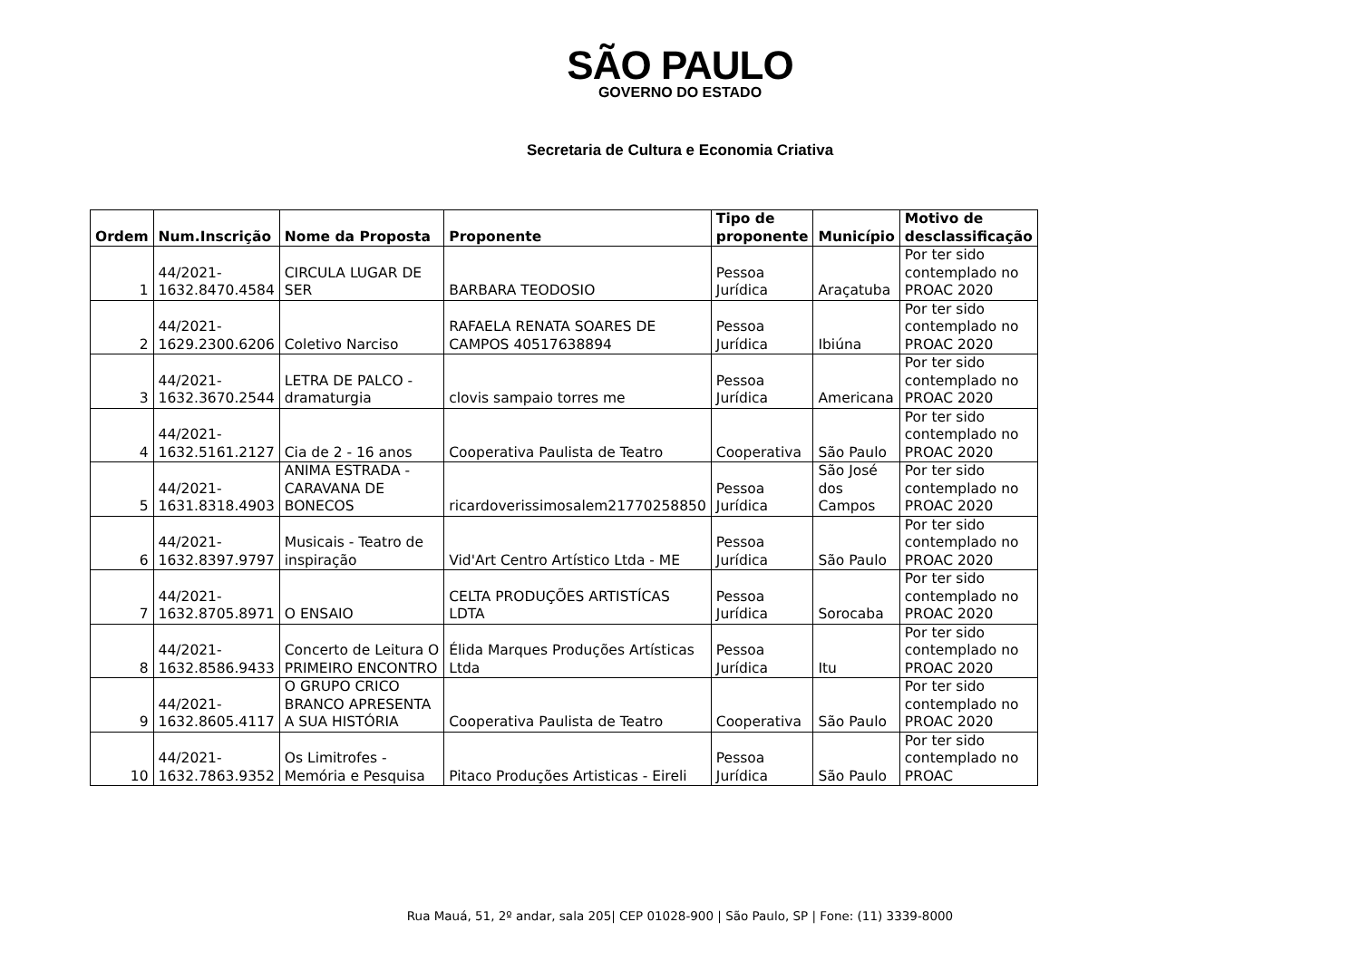SÃO PAULO
GOVERNO DO ESTADO
Secretaria de Cultura e Economia Criativa
| Ordem | Num.Inscrição | Nome da Proposta | Proponente | Tipo de proponente | Município | Motivo de desclassificação |
| --- | --- | --- | --- | --- | --- | --- |
| 1 | 44/2021- 1632.8470.4584 | CIRCULA LUGAR DE SER | BARBARA TEODOSIO | Pessoa Jurídica | Araçatuba | Por ter sido contemplado no PROAC 2020 |
| 2 | 44/2021- 1629.2300.6206 | Coletivo Narciso | RAFAELA RENATA SOARES DE CAMPOS 40517638894 | Pessoa Jurídica | Ibiúna | Por ter sido contemplado no PROAC 2020 |
| 3 | 44/2021- 1632.3670.2544 | LETRA DE PALCO - dramaturgia | clovis sampaio torres me | Pessoa Jurídica | Americana | Por ter sido contemplado no PROAC 2020 |
| 4 | 44/2021- 1632.5161.2127 | Cia de 2 - 16 anos | Cooperativa Paulista de Teatro | Cooperativa | São Paulo | Por ter sido contemplado no PROAC 2020 |
| 5 | 44/2021- 1631.8318.4903 | ANIMA ESTRADA - CARAVANA DE BONECOS | ricardoverissimosalem21770258850 | Pessoa Jurídica | São José dos Campos | Por ter sido contemplado no PROAC 2020 |
| 6 | 44/2021- 1632.8397.9797 | Musicais - Teatro de inspiração | Vid'Art Centro Artístico Ltda - ME | Pessoa Jurídica | São Paulo | Por ter sido contemplado no PROAC 2020 |
| 7 | 44/2021- 1632.8705.8971 | O ENSAIO | CELTA PRODUÇÕES ARTISTÍCAS LDTA | Pessoa Jurídica | Sorocaba | Por ter sido contemplado no PROAC 2020 |
| 8 | 44/2021- 1632.8586.9433 | Concerto de Leitura O PRIMEIRO ENCONTRO | Élida Marques Produções Artísticas Ltda | Pessoa Jurídica | Itu | Por ter sido contemplado no PROAC 2020 |
| 9 | 44/2021- 1632.8605.4117 | O GRUPO CRICO BRANCO APRESENTA A SUA HISTÓRIA | Cooperativa Paulista de Teatro | Cooperativa | São Paulo | Por ter sido contemplado no PROAC 2020 |
| 10 | 44/2021- 1632.7863.9352 | Os Limitrofes - Memória e Pesquisa | Pitaco Produções Artisticas - Eireli | Pessoa Jurídica | São Paulo | Por ter sido contemplado no PROAC |
Rua Mauá, 51, 2º andar, sala 205| CEP 01028-900 | São Paulo, SP | Fone: (11) 3339-8000